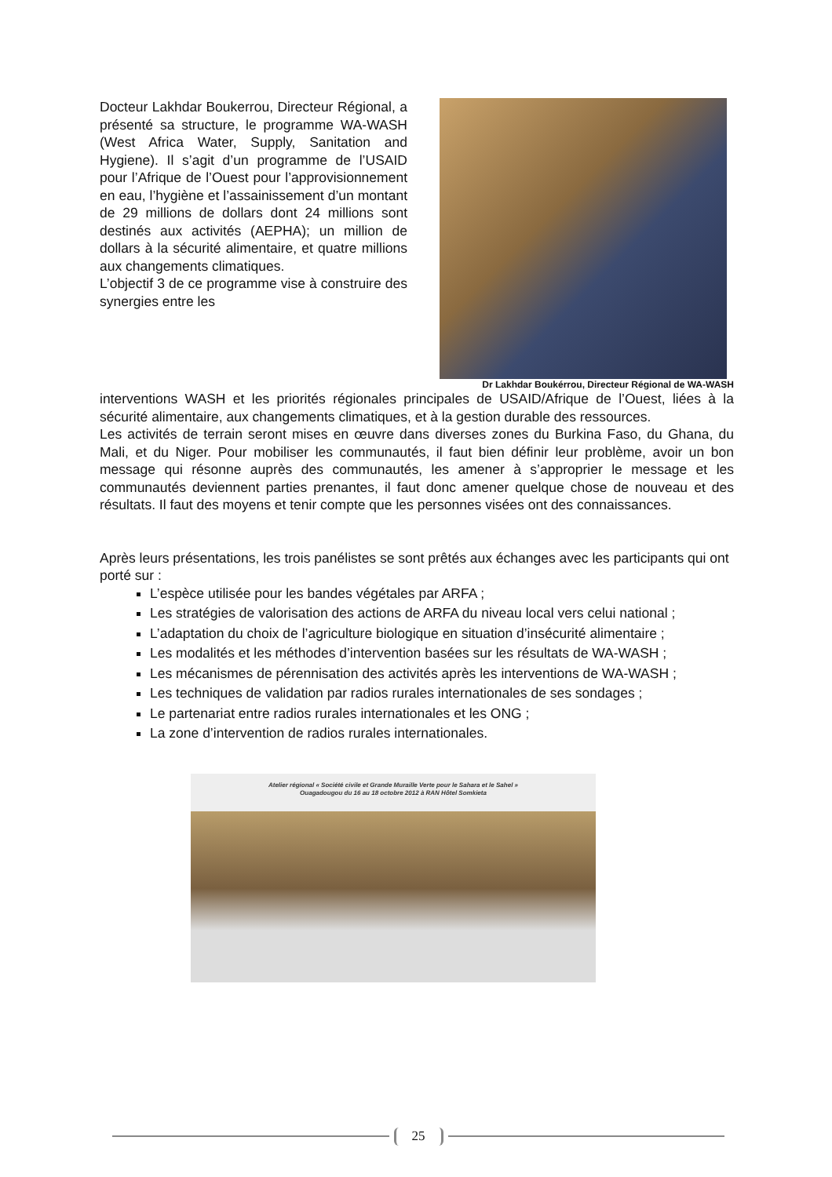Docteur Lakhdar Boukerrou, Directeur Régional, a présenté sa structure, le programme WA-WASH (West Africa Water, Supply, Sanitation and Hygiene). Il s’agit d’un programme de l’USAID pour l’Afrique de l’Ouest pour l’approvisionnement en eau, l’hygiène et l’assainissement d’un montant de 29 millions de dollars dont 24 millions sont destinés aux activités (AEPHA); un million de dollars à la sécurité alimentaire, et quatre millions aux changements climatiques.
L’objectif 3 de ce programme vise à construire des synergies entre les
Dr Lakhdar Boukérrou, Directeur Régional de WA-WASH
interventions WASH et les priorités régionales principales de USAID/Afrique de l’Ouest, liées à la sécurité alimentaire, aux changements climatiques, et à la gestion durable des ressources.
Les activités de terrain seront mises en œuvre dans diverses zones du Burkina Faso, du Ghana, du Mali, et du Niger. Pour mobiliser les communautés, il faut bien définir leur problème, avoir un bon message qui résonne auprès des communautés, les amener à s’approprier le message et les communautés deviennent parties prenantes, il faut donc amener quelque chose de nouveau et des résultats. Il faut des moyens et tenir compte que les personnes visées ont des connaissances.
Après leurs présentations, les trois panélistes se sont prêtés aux échanges avec les participants qui ont porté sur :
L’espèce utilisée pour les bandes végétales par ARFA ;
Les stratégies de valorisation des actions de ARFA du niveau local vers celui national ;
L’adaptation du choix de l’agriculture biologique en situation d’insécurité alimentaire ;
Les modalités et les méthodes d’intervention basées sur les résultats de WA-WASH ;
Les mécanismes de pérennisation des activités après les interventions de WA-WASH ;
Les techniques de validation par radios rurales internationales de ses sondages ;
Le partenariat entre radios rurales internationales et les ONG ;
La zone d’intervention de radios rurales internationales.
Atelier régional « Société civile et Grande Muraille Verte pour le Sahara et le Sahel »
Ouagadougou du 16 au 18 octobre 2012 à RAN Hôtel Somkieta
25